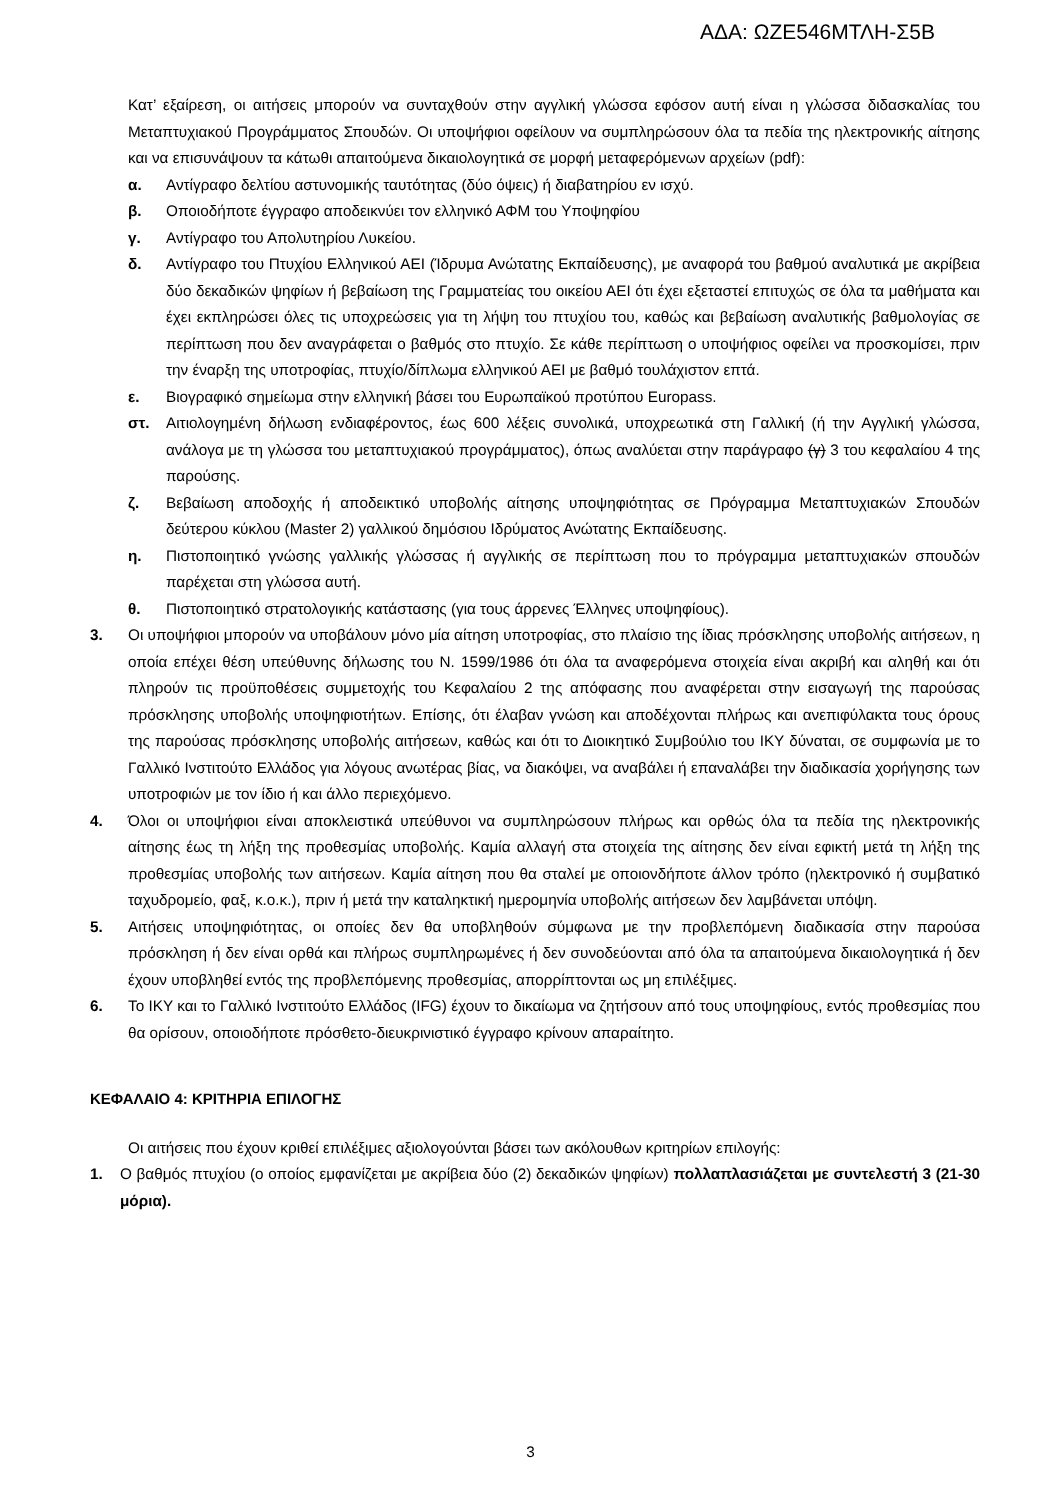ΑΔΑ: ΩΖΕ546ΜΤΛΗ-Σ5Β
Κατ’ εξαίρεση, οι αιτήσεις μπορούν να συνταχθούν στην αγγλική γλώσσα εφόσον αυτή είναι η γλώσσα διδασκαλίας του Μεταπτυχιακού Προγράμματος Σπουδών. Οι υποψήφιοι οφείλουν να συμπληρώσουν όλα τα πεδία της ηλεκτρονικής αίτησης και να επισυνάψουν τα κάτωθι απαιτούμενα δικαιολογητικά σε μορφή μεταφερόμενων αρχείων (pdf):
α. Αντίγραφο δελτίου αστυνομικής ταυτότητας (δύο όψεις) ή διαβατηρίου εν ισχύ.
β. Οποιοδήποτε έγγραφο αποδεικνύει τον ελληνικό ΑΦΜ του Υποψηφίου
γ. Αντίγραφο του Απολυτηρίου Λυκείου.
δ. Αντίγραφο του Πτυχίου Ελληνικού ΑΕΙ (Ίδρυμα Ανώτατης Εκπαίδευσης), με αναφορά του βαθμού αναλυτικά με ακρίβεια δύο δεκαδικών ψηφίων ή βεβαίωση της Γραμματείας του οικείου ΑΕΙ ότι έχει εξεταστεί επιτυχώς σε όλα τα μαθήματα και έχει εκπληρώσει όλες τις υποχρεώσεις για τη λήψη του πτυχίου του, καθώς και βεβαίωση αναλυτικής βαθμολογίας σε περίπτωση που δεν αναγράφεται ο βαθμός στο πτυχίο. Σε κάθε περίπτωση ο υποψήφιος οφείλει να προσκομίσει, πριν την έναρξη της υποτροφίας, πτυχίο/δίπλωμα ελληνικού ΑΕΙ με βαθμό τουλάχιστον επτά.
ε. Βιογραφικό σημείωμα στην ελληνική βάσει του Ευρωπαϊκού προτύπου Europass.
στ. Αιτιολογημένη δήλωση ενδιαφέροντος, έως 600 λέξεις συνολικά, υποχρεωτικά στη Γαλλική (ή την Αγγλική γλώσσα, ανάλογα με τη γλώσσα του μεταπτυχιακού προγράμματος), όπως αναλύεται στην παράγραφο (γ) 3 του κεφαλαίου 4 της παρούσης.
ζ. Βεβαίωση αποδοχής ή αποδεικτικό υποβολής αίτησης υποψηφιότητας σε Πρόγραμμα Μεταπτυχιακών Σπουδών δεύτερου κύκλου (Master 2) γαλλικού δημόσιου Ιδρύματος Ανώτατης Εκπαίδευσης.
η. Πιστοποιητικό γνώσης γαλλικής γλώσσας ή αγγλικής σε περίπτωση που το πρόγραμμα μεταπτυχιακών σπουδών παρέχεται στη γλώσσα αυτή.
θ. Πιστοποιητικό στρατολογικής κατάστασης (για τους άρρενες Έλληνες υποψηφίους).
3. Οι υποψήφιοι μπορούν να υποβάλουν μόνο μία αίτηση υποτροφίας, στο πλαίσιο της ίδιας πρόσκλησης υποβολής αιτήσεων, η οποία επέχει θέση υπεύθυνης δήλωσης του Ν. 1599/1986 ότι όλα τα αναφερόμενα στοιχεία είναι ακριβή και αληθή και ότι πληρούν τις προϋποθέσεις συμμετοχής του Κεφαλαίου 2 της απόφασης που αναφέρεται στην εισαγωγή της παρούσας πρόσκλησης υποβολής υποψηφιοτήτων. Επίσης, ότι έλαβαν γνώση και αποδέχονται πλήρως και ανεπιφύλακτα τους όρους της παρούσας πρόσκλησης υποβολής αιτήσεων, καθώς και ότι το Διοικητικό Συμβούλιο του ΙΚΥ δύναται, σε συμφωνία με το Γαλλικό Ινστιτούτο Ελλάδος για λόγους ανωτέρας βίας, να διακόψει, να αναβάλει ή επαναλάβει την διαδικασία χορήγησης των υποτροφιών με τον ίδιο ή και άλλο περιεχόμενο.
4. Όλοι οι υποψήφιοι είναι αποκλειστικά υπεύθυνοι να συμπληρώσουν πλήρως και ορθώς όλα τα πεδία της ηλεκτρονικής αίτησης έως τη λήξη της προθεσμίας υποβολής. Καμία αλλαγή στα στοιχεία της αίτησης δεν είναι εφικτή μετά τη λήξη της προθεσμίας υποβολής των αιτήσεων. Καμία αίτηση που θα σταλεί με οποιονδήποτε άλλον τρόπο (ηλεκτρονικό ή συμβατικό ταχυδρομείο, φαξ, κ.ο.κ.), πριν ή μετά την καταληκτική ημερομηνία υποβολής αιτήσεων δεν λαμβάνεται υπόψη.
5. Αιτήσεις υποψηφιότητας, οι οποίες δεν θα υποβληθούν σύμφωνα με την προβλεπόμενη διαδικασία στην παρούσα πρόσκληση ή δεν είναι ορθά και πλήρως συμπληρωμένες ή δεν συνοδεύονται από όλα τα απαιτούμενα δικαιολογητικά ή δεν έχουν υποβληθεί εντός της προβλεπόμενης προθεσμίας, απορρίπτονται ως μη επιλέξιμες.
6. Το ΙΚΥ και το Γαλλικό Ινστιτούτο Ελλάδος (IFG) έχουν το δικαίωμα να ζητήσουν από τους υποψηφίους, εντός προθεσμίας που θα ορίσουν, οποιοδήποτε πρόσθετο-διευκρινιστικό έγγραφο κρίνουν απαραίτητο.
ΚΕΦΑΛΑΙΟ 4: ΚΡΙΤΗΡΙΑ ΕΠΙΛΟΓΗΣ
Οι αιτήσεις που έχουν κριθεί επιλέξιμες αξιολογούνται βάσει των ακόλουθων κριτηρίων επιλογής:
1. Ο βαθμός πτυχίου (ο οποίος εμφανίζεται με ακρίβεια δύο (2) δεκαδικών ψηφίων) πολλαπλασιάζεται με συντελεστή 3 (21-30 μόρια).
3